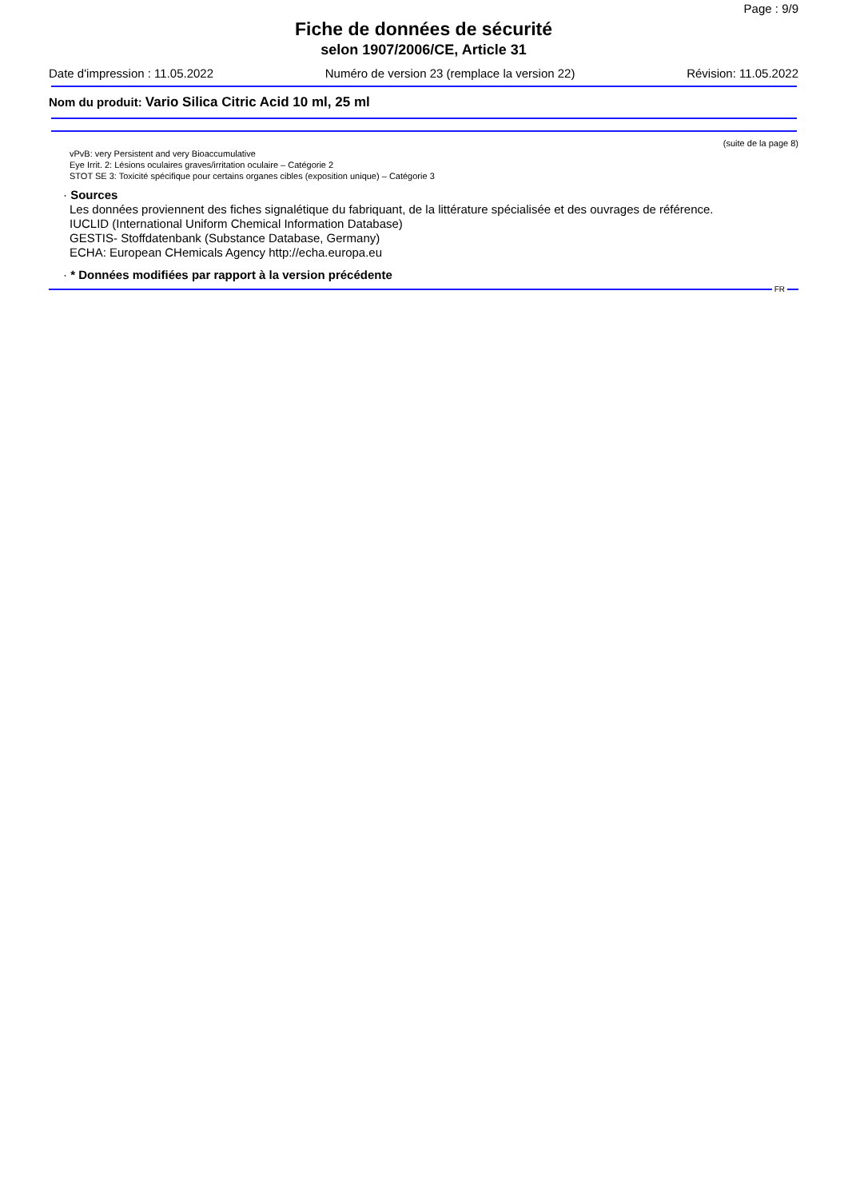Page : 9/9
Fiche de données de sécurité
selon 1907/2006/CE, Article 31
Date d'impression : 11.05.2022 Numéro de version 23 (remplace la version 22) Révision: 11.05.2022
Nom du produit: Vario Silica Citric Acid 10 ml, 25 ml
(suite de la page 8)
vPvB: very Persistent and very Bioaccumulative
Eye Irrit. 2: Lésions oculaires graves/irritation oculaire – Catégorie 2
STOT SE 3: Toxicité spécifique pour certains organes cibles (exposition unique) – Catégorie 3
· Sources
Les données proviennent des fiches signalétique du fabriquant, de la littérature spécialisée et des ouvrages de référence.
IUCLID (International Uniform Chemical Information Database)
GESTIS- Stoffdatenbank (Substance Database, Germany)
ECHA: European CHemicals Agency http://echa.europa.eu
· * Données modifiées par rapport à la version précédente
FR